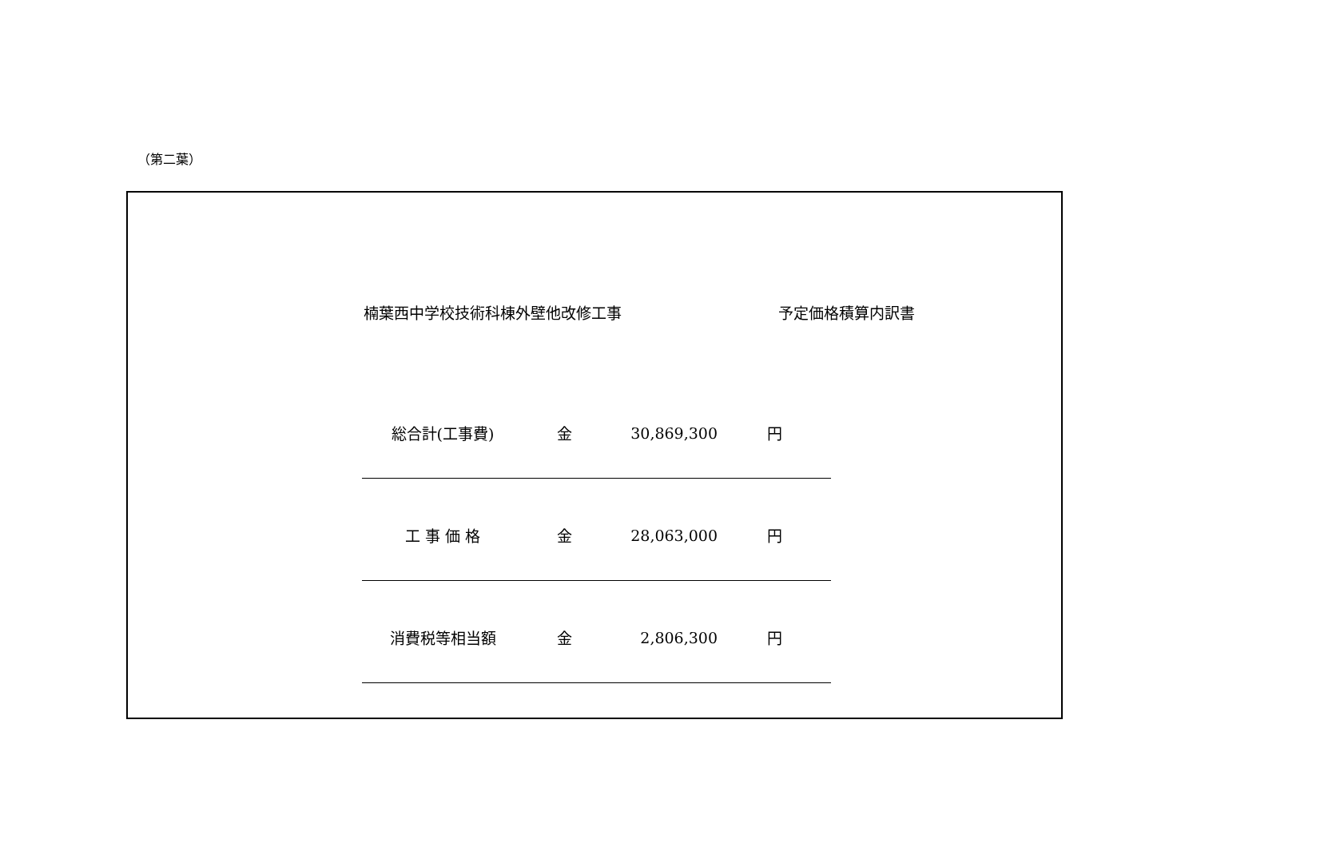（第二葉）
楠葉西中学校技術科棟外壁他改修工事 予定価格積算内訳書
| 総合計(工事費) | 金 | 30,869,300 | 円 |
| 工 事 価 格 | 金 | 28,063,000 | 円 |
| 消費税等相当額 | 金 | 2,806,300 | 円 |